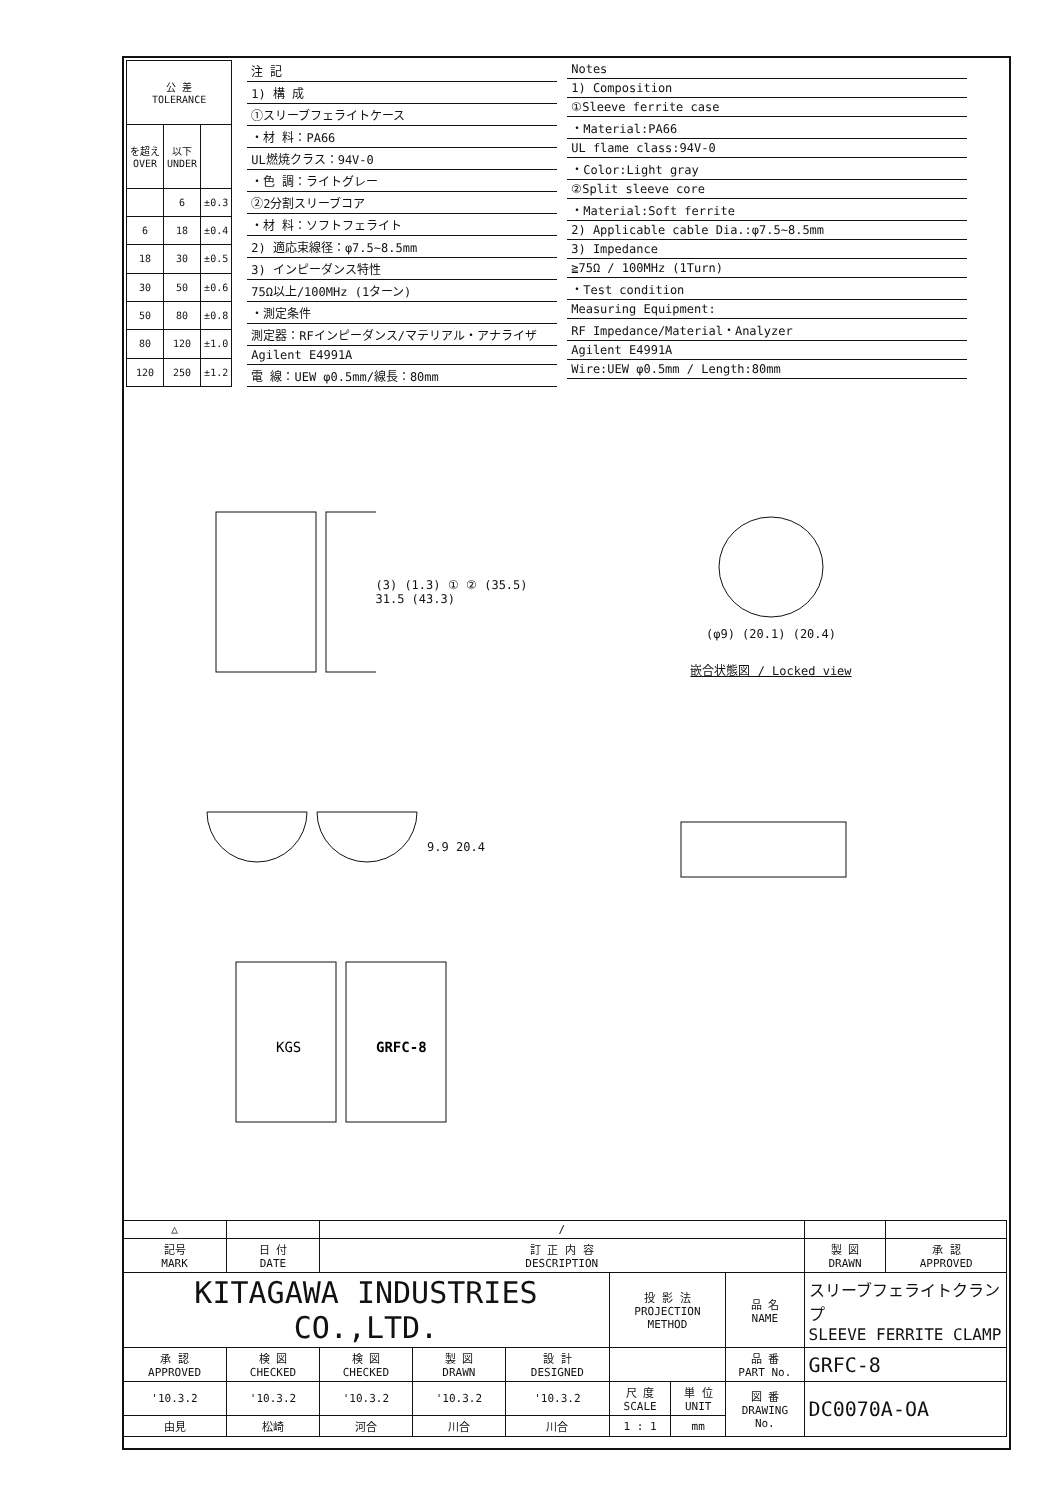| 公 差 TOLERANCE | | |
| --- | --- | --- |
| を超え OVER | 以下 UNDER | |
| | 6 | ±0.3 |
| 6 | 18 | ±0.4 |
| 18 | 30 | ±0.5 |
| 30 | 50 | ±0.6 |
| 50 | 80 | ±0.8 |
| 80 | 120 | ±1.0 |
| 120 | 250 | ±1.2 |
注 記
1) 構 成
①スリーブフェライトケース
・材 料：PA66
UL燃焼クラス：94V-0
・色 調：ライトグレー
②2分割スリーブコア
・材 料：ソフトフェライト
2) 適応束線径：φ7.5~8.5mm
3) インピーダンス特性
75Ω以上/100MHz (1ターン)
・測定条件
測定器：RFインピーダンス/マテリアル・アナライザ
Agilent E4991A
電 線：UEW φ0.5mm/線長：80mm
Notes
1) Composition
①Sleeve ferrite case
・Material:PA66
UL flame class:94V-0
・Color:Light gray
②Split sleeve core
・Material:Soft ferrite
2) Applicable cable Dia.:φ7.5~8.5mm
3) Impedance
≧75Ω / 100MHz (1Turn)
・Test condition
Measuring Equipment:
RF Impedance/Material・Analyzer
Agilent E4991A
Wire:UEW φ0.5mm / Length:80mm
(3) (1.3) ① ② (35.5) 31.5 (43.3)
(φ9) (20.1) (20.4)
嵌合状態図 / Locked view
9.9 20.4
KGS
GRFC-8
| △ | | / | | | | | | | |
| 記号 MARK | 日 付 DATE | 訂 正 内 容 DESCRIPTION | | | | | | 製 図 DRAWN | 承 認 APPROVED |
| KITAGAWA INDUSTRIES CO.,LTD. | | | | | 投 影 法 PROJECTION METHOD | | 品 名 NAME | スリーブフェライトクランプ SLEEVE FERRITE CLAMP | |
| 承 認 APPROVED | 検 図 CHECKED | 検 図 CHECKED | 製 図 DRAWN | 設 計 DESIGNED | | | 品 番 PART No. | GRFC-8 | |
| '10.3.2 | '10.3.2 | '10.3.2 | '10.3.2 | '10.3.2 | 尺 度 SCALE | 単 位 UNIT | 図 番 DRAWING No. | DC0070A-OA | |
| 由見 | 松崎 | 河合 | 川合 | 川合 | 1 : 1 | mm | | | |